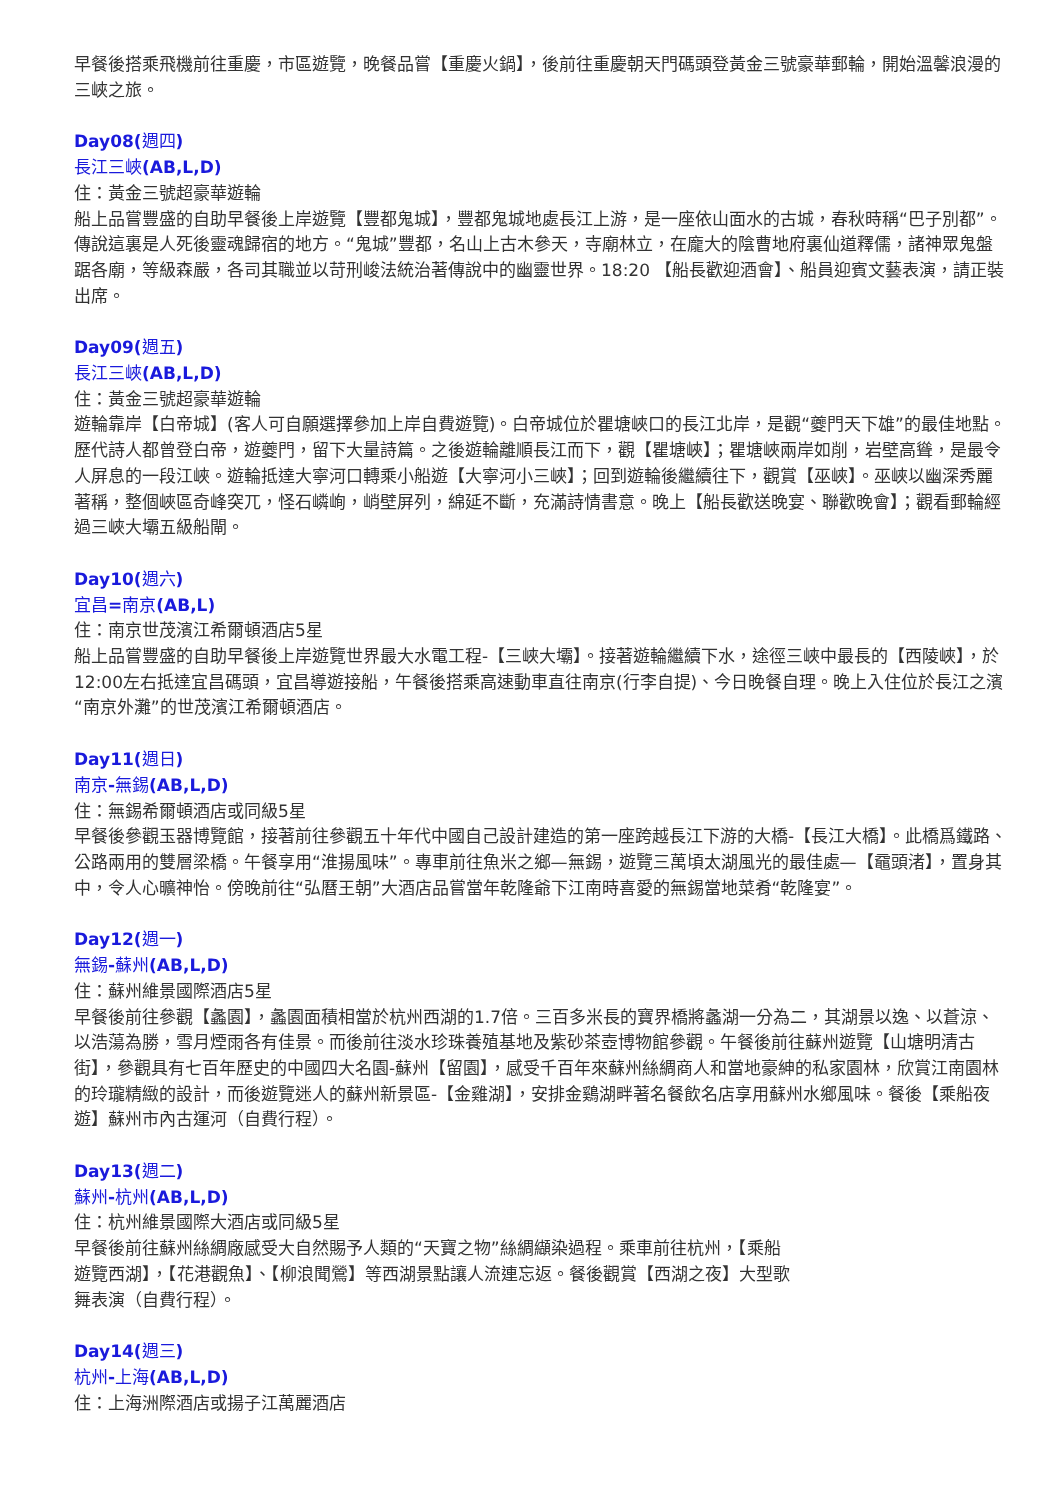早餐後搭乘飛機前往重慶，市區遊覽，晚餐品嘗【重慶火鍋】，後前往重慶朝天門碼頭登黃金三號豪華郵輪，開始溫馨浪漫的三峽之旅。
Day08(週四)
長江三峽(AB,L,D)
住：黃金三號超豪華遊輪
船上品嘗豐盛的自助早餐後上岸遊覽【豐都鬼城】，豐都鬼城地處長江上游，是一座依山面水的古城，春秋時稱“巴子別都”。傳說這裏是人死後靈魂歸宿的地方。“鬼城”豐都，名山上古木參天，寺廟林立，在龐大的陰曹地府裏仙道釋儒，諸神眾鬼盤踞各廟，等級森嚴，各司其職並以苛刑峻法統治著傳說中的幽靈世界。18:20 【船長歡迎酒會】、船員迎賓文藝表演，請正裝出席。
Day09(週五)
長江三峽(AB,L,D)
住：黃金三號超豪華遊輪
遊輪靠岸【白帝城】(客人可自願選擇參加上岸自費遊覽)。白帝城位於瞿塘峽口的長江北岸，是觀“夔門天下雄”的最佳地點。歷代詩人都曾登白帝，遊夔門，留下大量詩篇。之後遊輪離順長江而下，觀【瞿塘峽】；瞿塘峽兩岸如削，岩壁高聳，是最令人屏息的一段江峽。遊輪抵達大寧河口轉乘小船遊【大寧河小三峽】；回到遊輪後繼續往下，觀賞【巫峽】。巫峽以幽深秀麗著稱，整個峽區奇峰突兀，怪石嶙峋，峭壁屏列，綿延不斷，充滿詩情書意。晚上【船長歡送晚宴、聯歡晚會】；觀看郵輪經過三峽大壩五級船閘。
Day10(週六)
宜昌=南京(AB,L)
住：南京世茂濱江希爾頓酒店5星
船上品嘗豐盛的自助早餐後上岸遊覽世界最大水電工程-【三峽大壩】。接著遊輪繼續下水，途徑三峽中最長的【西陵峽】，於12:00左右抵達宜昌碼頭，宜昌導遊接船，午餐後搭乘高速動車直往南京(行李自提)、今日晚餐自理。晚上入住位於長江之濱“南京外灘”的世茂濱江希爾頓酒店。
Day11(週日)
南京-無錫(AB,L,D)
住：無錫希爾頓酒店或同級5星
早餐後參觀玉器博覽館，接著前往參觀五十年代中國自己設計建造的第一座跨越長江下游的大橋-【長江大橋】。此橋爲鐵路、公路兩用的雙層梁橋。午餐享用“淮揚風味”。專車前往魚米之鄉—無錫，遊覽三萬頃太湖風光的最佳處—【黿頭渚】，置身其中，令人心曠神怡。傍晚前往“弘曆王朝”大酒店品嘗當年乾隆爺下江南時喜愛的無錫當地菜肴“乾隆宴”。
Day12(週一)
無錫-蘇州(AB,L,D)
住：蘇州維景國際酒店5星
早餐後前往參觀【蠡園】，蠡園面積相當於杭州西湖的1.7倍。三百多米長的寶界橋將蠡湖一分為二，其湖景以逸、以蒼涼、以浩蕩為勝，雪月煙雨各有佳景。而後前往淡水珍珠養殖基地及紫砂茶壺博物館參觀。午餐後前往蘇州遊覽【山塘明清古街】，參觀具有七百年歷史的中國四大名園-蘇州【留園】，感受千百年來蘇州絲綢商人和當地豪紳的私家園林，欣賞江南園林的玲瓏精緻的設計，而後遊覽迷人的蘇州新景區-【金雞湖】，安排金鷄湖畔著名餐飲名店享用蘇州水鄉風味。餐後【乘船夜遊】蘇州市內古運河（自費行程）。
Day13(週二)
蘇州-杭州(AB,L,D)
住：杭州維景國際大酒店或同級5星
早餐後前往蘇州絲綢廠感受大自然賜予人類的“天寶之物”絲綢纈染過程。乘車前往杭州，【乘船
遊覽西湖】，【花港觀魚】、【柳浪聞鶯】等西湖景點讓人流連忘返。餐後觀賞【西湖之夜】大型歌
舞表演（自費行程）。
Day14(週三)
杭州-上海(AB,L,D)
住：上海洲際酒店或揚子江萬麗酒店